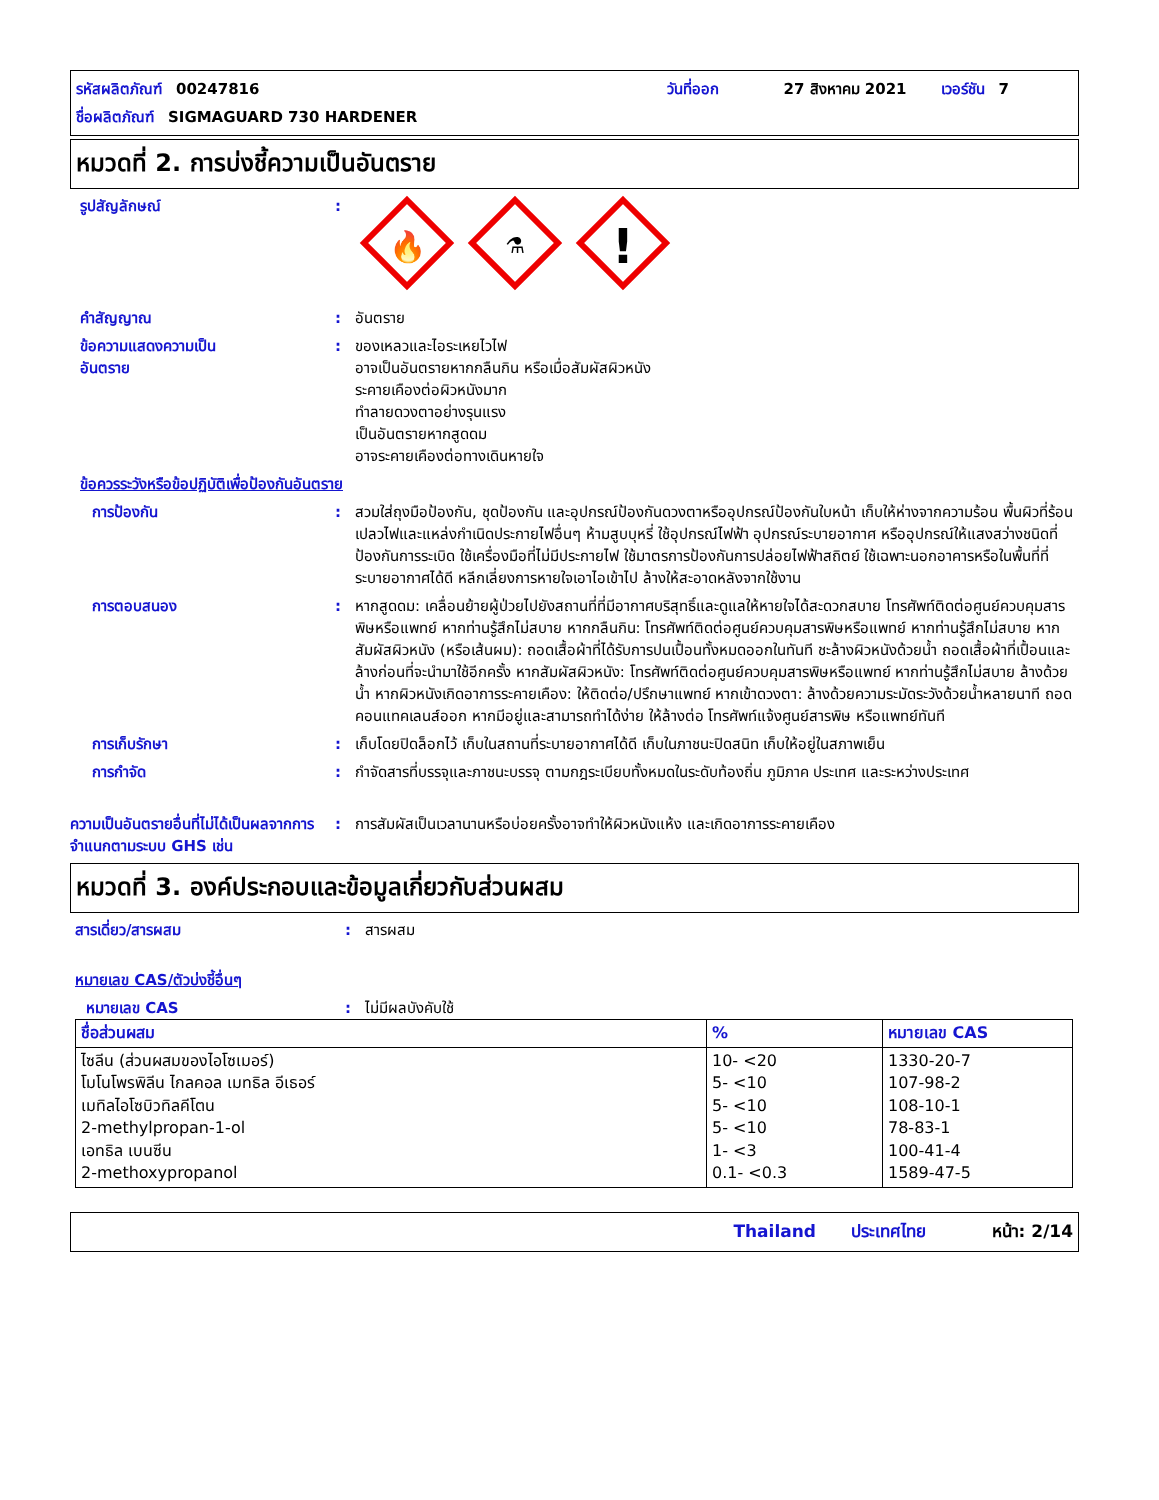รหัสผลิตภัณฑ์ 00247816 วันที่ออก 27 สิงหาคม 2021 เวอร์ชัน 7
ชื่อผลิตภัณฑ์ SIGMAGUARD 730 HARDENER
หมวดที่ 2. การบ่งชี้ความเป็นอันตราย
รูปสัญลักษณ์:
🔥
⚗
!
คำสัญญาณ: อันตราย
ข้อความแสดงความเป็น
อันตราย: ของเหลวและไอระเหยไวไฟ
อาจเป็นอันตรายหากกลืนกิน หรือเมื่อสัมผัสผิวหนัง
ระคายเคืองต่อผิวหนังมาก
ทำลายดวงตาอย่างรุนแรง
เป็นอันตรายหากสูดดม
อาจระคายเคืองต่อทางเดินหายใจ
ข้อควรระวังหรือข้อปฏิบัติเพื่อป้องกันอันตราย
การป้องกัน: สวมใส่ถุงมือป้องกัน, ชุดป้องกัน และอุปกรณ์ป้องกันดวงตาหรืออุปกรณ์ป้องกันใบหน้า เก็บให้ห่างจากความร้อน พื้นผิวที่ร้อน เปลวไฟและแหล่งกำเนิดประกายไฟอื่นๆ ห้ามสูบบุหรี่ ใช้อุปกรณ์ไฟฟ้า อุปกรณ์ระบายอากาศ หรืออุปกรณ์ให้แสงสว่างชนิดที่ป้องกันการระเบิด ใช้เครื่องมือที่ไม่มีประกายไฟ ใช้มาตรการป้องกันการปล่อยไฟฟ้าสถิตย์ ใช้เฉพาะนอกอาคารหรือในพื้นที่ที่ระบายอากาศได้ดี หลีกเลี่ยงการหายใจเอาไอเข้าไป ล้างให้สะอาดหลังจากใช้งาน
การตอบสนอง: หากสูดดม: เคลื่อนย้ายผู้ป่วยไปยังสถานที่ที่มีอากาศบริสุทธิ์และดูแลให้หายใจได้สะดวกสบาย โทรศัพท์ติดต่อศูนย์ควบคุมสารพิษหรือแพทย์ หากท่านรู้สึกไม่สบาย หากกลืนกิน: โทรศัพท์ติดต่อศูนย์ควบคุมสารพิษหรือแพทย์ หากท่านรู้สึกไม่สบาย หากสัมผัสผิวหนัง (หรือเส้นผม): ถอดเสื้อผ้าที่ได้รับการปนเปื้อนทั้งหมดออกในทันที ชะล้างผิวหนังด้วยน้ำ ถอดเสื้อผ้าที่เปื้อนและล้างก่อนที่จะนำมาใช้อีกครั้ง หากสัมผัสผิวหนัง: โทรศัพท์ติดต่อศูนย์ควบคุมสารพิษหรือแพทย์ หากท่านรู้สึกไม่สบาย ล้างด้วยน้ำ หากผิวหนังเกิดอาการระคายเคือง: ให้ติดต่อ/ปรึกษาแพทย์ หากเข้าดวงตา: ล้างด้วยความระมัดระวังด้วยน้ำหลายนาที ถอดคอนแทคเลนส์ออก หากมีอยู่และสามารถทำได้ง่าย ให้ล้างต่อ โทรศัพท์แจ้งศูนย์สารพิษ หรือแพทย์ทันที
การเก็บรักษา: เก็บโดยปิดล็อกไว้ เก็บในสถานที่ระบายอากาศได้ดี เก็บในภาชนะปิดสนิท เก็บให้อยู่ในสภาพเย็น
การกำจัด: กำจัดสารที่บรรจุและภาชนะบรรจุ ตามกฎระเบียบทั้งหมดในระดับท้องถิ่น ภูมิภาค ประเทศ และระหว่างประเทศ
ความเป็นอันตรายอื่นที่ไม่ได้เป็นผลจากการจำแนกตามระบบ GHS เช่น: การสัมผัสเป็นเวลานานหรือบ่อยครั้งอาจทำให้ผิวหนังแห้ง และเกิดอาการระคายเคือง
หมวดที่ 3. องค์ประกอบและข้อมูลเกี่ยวกับส่วนผสม
สารเดี่ยว/สารผสม: สารผสม
หมายเลข CAS/ตัวบ่งชี้อื่นๆ
หมายเลข CAS: ไม่มีผลบังคับใช้
| ชื่อส่วนผสม | % | หมายเลข CAS |
| --- | --- | --- |
| ไซลีน (ส่วนผสมของไอโซเมอร์) โมโนโพรพิลีน ไกลคอล เมทธิล อีเธอร์ เมทิลไอโซบิวทิลคีโตน 2-methylpropan-1-ol เอทธิล เบนซีน 2-methoxypropanol | 10- <20 5- <10 5- <10 5- <10 1- <3 0.1- <0.3 | 1330-20-7 107-98-2 108-10-1 78-83-1 100-41-4 1589-47-5 |
Thailand ประเทศไทย หน้า: 2/14